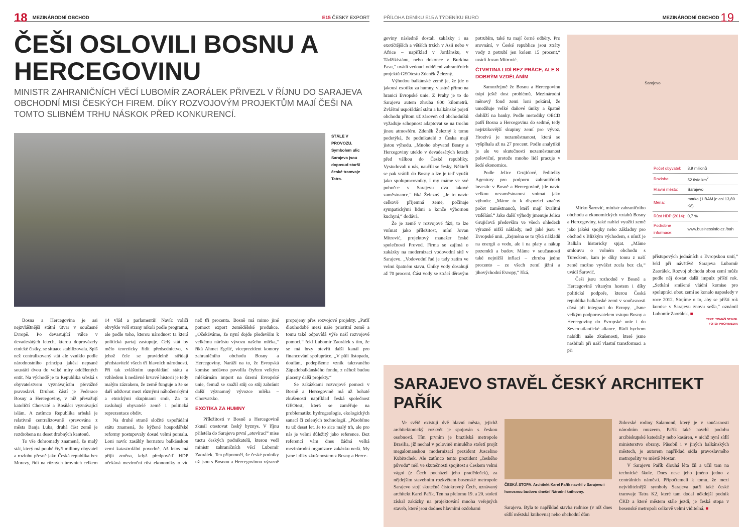18 MEZINÁRODNÍ OBCHOD E15 ČESKÝ EXPORT
ČEŠI OSLOVILI BOSNU A HERCEGOVINU
MINISTR ZAHRANIČNÍCH VĚCÍ LUBOMÍR ZAORÁLEK PŘIVEZL V ŘÍJNU DO SARAJEVA OBCHODNÍ MISI ČESKÝCH FIREM. DÍKY ROZVOJOVÝM PROJEKTŮM MAJÍ ČEŠI NA TOMTO SLIBNÉM TRHU NÁSKOK PŘED KONKURENCÍ.
STÁLE V PROVOZU. Symbolem ulic Sarajeva jsou doposud starší české tramvaje Tatra.
Bosna a Hercegovina je asi nejzvláštnější státní útvar v současné Evropě. Po devastující válce v devadesátých letech, kterou doprovázely etnické čistky, se situace stabilizovala. Spíš než centralizovaný stát ale vzniklo podle národnostního principu jakési nepsané soustátí dvou do velké míry oddělených entit. Na východě je to Republika srbská s obyvatelstvem vyznávajícím převážně pravoslaví. Druhou částí je Federace Bosny a Hercegoviny, v níž převažují katoličtí Chorvaté a Bosňáci vyznávající islám. A zatímco Republika srbská je relativně centralizovaně spravována z města Banja Luka, druhá část země je rozdrobena na deset drobných kantonů.
To vše dohromady znamená, že malý stát, který má pouhé čtyři miliony obyvatel a rozlohu přesně jako Česká republika bez Moravy, řídí na různých úrovních celkem 14 vlád a parlamentů! Navíc voliči obvykle volí strany nikoli podle programu, ale podle toho, kterou národnost ta která politická partaj zastupuje. Celý stát by mělo teoreticky řídit předsednictvo, v jehož čele se pravidelně střídají představitelé všech tří hlavních národností. Při tak zvláštním uspořádání státu a vzhledem k nedávné krvavé historii je tedy malým zázrakem, že země funguje a že se daří udržovat mezi různými náboženskými a etnickými skupinami smír. Za to zasluhují obyvatelé země i politická reprezentace obdiv.
Na druhé straně složité uspořádání státu znamená, že kýžené hospodářské reformy postupovaly dosud velmi pomalu. Loni navíc zasáhly hornatou balkánskou zemi katastrofální povodně. Až letos má přijít změna, když předpověď HDP očekává meziroční růst ekonomiky o víc než tři procenta. Bosně má mimo jiné pomoct export zemědělské produkce. „Očekáváme, že nyní dojde především k velkému nárůstu vývozu našeho mléka,“ říká Ahmet Egrlić, viceprezident komory zahraničního obchodu Bosny a Hercegoviny. Naráží na to, že Evropská komise nedávno povolila čtyřem velkým mlékárnám import na území Evropské unie, čemuž se snažil stůj co stůj zabránit další významný vývozce mléka – Chorvatsko.
EXOTIKA ZA HUMNY
Příležitosti v Bosně a Hercegovině zkusil otestovat český byznys. V říjnu přiletěla do Sarajeva první „otevírací“ mise tuctu českých podnikatelů, kterou vedl ministr zahraničních věcí Lubomír Zaorálek. Ten připomněl, že české podniky už jsou s Bosnou a Hercegovinou výrazně propojeny přes rozvojové projekty. „Patří dlouhodobě mezi naše prioritní země a tomu také odpovídá výše naší rozvojové pomoci,“ řekl Lubomír Zaorálek s tím, že se má brzy otevřít další kanál pro financování spolupráce. „V půli listopadu, doufám, podepíšeme vznik takzvaného Západobalkánského fondu, z něhož budou placeny další projekty.“
Se zakázkami rozvojové pomoci v Bosně a Hercegovině má už bohaté zkušenosti například česká společnost GEOtest, která se zaměřuje na problematiku hydrogeologie, ekologických sanací či zelených technologií. „Působíme tu už deset let. Je to sice malý trh, ale pro nás je velmi důležitý jako reference. Bez referencí vám dnes žádná velká mezinárodní organizace zakázku nedá. My jsme i díky zkušenostem z Bosny a Herce-
PŘÍLOHA DENÍKU E15 A TÝDENÍKU EURO MEZINÁRODNÍ OBCHOD 19
goviny následně dostali zakázky i na exotičtějších a větších trzích v Asii nebo v Africe – například v Jordánsku, v Tádžikistánu, nebo dokonce v Burkina Fasu,“ uvádí vedoucí oddělení zahraničních projektů GEOtestu Zdeněk Železný.
Výhodou balkánské země je, že jde o jakousi exotiku za humny, vlastně přímo na hranici Evropské unie. Z Prahy je to do Sarajeva autem zhruba 800 kilometrů. Zvláštní uspořádání státu a balkánské pojetí obchodu přitom už zároveň od obchodníků vyžaduje schopnost adaptovat se na trochu jinou atmosféru. Zdeněk Železný k tomu podotýká, že podnikatelé z Česka mají jistou výhodu. „Mnoho obyvatel Bosny a Hercegoviny uteklo v devadesátých letech před válkou do České republiky. Vystudovali u nás, naučili se česky. Někteří se pak vrátili do Bosny a lze je teď využít jako spolupracovníky. I my máme ve své pobočce v Sarajevu dva takové zaměstnance,“ říká Železný. „Je to navíc celkově příjemná země, počínaje sympatickými lidmi a konče výbornou kuchyní,“ dodává.
Že je země v rozvojové fázi, to lze vnímat jako příležitost, míní Jovan Mitrović, projektový manažer české společnosti Provod. Firma se zajímá o zakázky na modernizaci vodovodní sítě v Sarajevu. „Vodovodní řad je tady zatím ve velmi špatném stavu. Úniky vody dosahují až 70 procent. Část vody se ztrácí děravým potrubím, také tu mají černé odběry. Pro srovnání, v České republice jsou ztráty vody z potrubí jen kolem 15 procent,“ uvádí Jovan Mitrović.
ČTVRTINA LIDÍ BEZ PRÁCE, ALE S DOBRÝM VZDĚLÁNÍM
Samozřejmě že Bosnu a Hercegovinu trápí ještě dost problémů. Mezinárodní měnový fond zemi loni pokáral, že umožňuje velké daňové úniky a špatně dohlíží na banky. Podle metodiky OECD patří Bosna a Hercegovina do sedmé, tedy nejrizikovější skupiny zemí pro vývoz. Hrozivá je nezaměstnanost, která se vyšplhala až na 27 procent. Podle analytiků je ale ve skutečnosti nezaměstnanost poloviční, protože mnoho lidí pracuje v šedé ekonomice.
Podle Jelice Grujićové, ředitelky Agentury pro podporu zahraničních investic v Bosně a Hercegovině, jde navíc velkou nezaměstnanost vnímat jako výhodu: „Máme tu k dispozici značný počet zaměstnanců, kteří mají kvalitní vzdělání.“ Jako další výhody jmenuje Jelica Grujićová především ve všech ohledech výrazně nižší náklady, než jaké jsou v Evropské unii. „Zejména se to týká nákladů na energii a vodu, ale i na platy a nákup pozemků a budov. Máme v současnosti také nejnižší inflaci – zhruba jedno procento – ze všech zemí jižní a jihovýchodní Evropy,“ říká.
Sarajevo
Mirko Šarović, ministr zahraničního obchodu a ekonomických vztahů Bosny a Hercegoviny, také nabízí využití země jako jakési spojky nebo základny pro obchod s Blízkým východem, s nímž je Balkán historicky spjat. „Máme smlouvu o volném obchodu s Tureckem, kam je díky tomu z naší země možno vyvážet zcela bez cla,“ uvádí Šarović.
Češi jsou rozhodně v Bosně a Hercegovině vítaným hostem i díky politické podpoře, kterou Česká republika balkánské zemi v současnosti dává při integraci do Evropy. „Jsme velkým podporovatelem vstupu Bosny a Hercegoviny do Evropské unie i do Severoatlantické aliance. Rádi bychom nabídli naše zkušenosti, které jsme nasbírali při naší vlastní transformaci a při
| Počet obyvatel: | 3,9 milionů |
| Rozloha: | 52 tisíc km<sup>2</sup> |
| Hlavní město: | Sarajevo |
| Měna: | marka (1 BAM je asi 13,80 Kč) |
| Růst HDP (2014): | 0,7 % |
| Podrobné informace: | www.businessinfo.cz /bah |
přístupových jednáních s Evropskou unií,“ řekl při návštěvě Sarajeva Lubomír Zaorálek. Rozvoj obchodu obou zemí může podle něj dostat další impulz příští rok. „Setkání smíšené vládní komise pro spolupráci obou zemí se konalo naposledy v roce 2012. Stojíme o to, aby se příští rok komise v Sarajevu znovu sešla,“ oznámil Lubomír Zaorálek. ■
TEXT: TOMÁŠ STINGL
FOTO: PROFIMEDIA
SARAJEVO STAVĚL ČESKÝ ARCHITEKT PAŘÍK
Ve světě existují dvě hlavní města, jejichž architektonický rozkvět je spojován s českou osobností. Tím prvním je brazilská metropole Brasilia, jíž nechal v polovině minulého století projít megalomanskou modernizací prezident Juscelino Kubitschek. Ale zatímco tento prezident „českého původu“ měl ve skutečnosti spojitost s Českem velmi vágní (z Čech pocházel jeho pradědeček), za nějdejším stavebním rozkvětem bosenské metropole Sarajevo stojí skutečně čistokrevný Čech, uznávaný architekt Karel Pařík. Ten na přelomu 19. a 20. století získal zakázky na projektování mnoha veřejných staveb, které jsou dodnes hlavními ozdobami
ČESKÁ STOPA. Architekt Karel Pařík navrhl v Sarajevu i honosnou budovu dnešní Národní knihovny.
Sarajeva. Byla to například stavba radnice (v níž dnes sídlí městská knihovna) nebo obchodní dům
židovské rodiny Salamonů, který je v současnosti národním muzeem. Pařík také navrhl podobu arcibiskupské katedrály nebo kasáren, v nichž nyní sídlí ministerstvo obrany. Působil i v jiných balkánských městech, je autorem například sídla pravoslavného metropolity ve městě Mostar.
V Sarajevu Pařík dlouhá léta žil a učil tam na technické škole. Dnes nese jeho jméno jedno z centrálních náměstí. Připočtemeli k tomu, že mezi nejviditelnější symboly Sarajeva patří také české tramvaje Tatra K2, které tam dodal někdejší podnik ČKD a které městem stále jezdí, je česká stopa v bosenské metropoli celkově velmi viditelná. ■